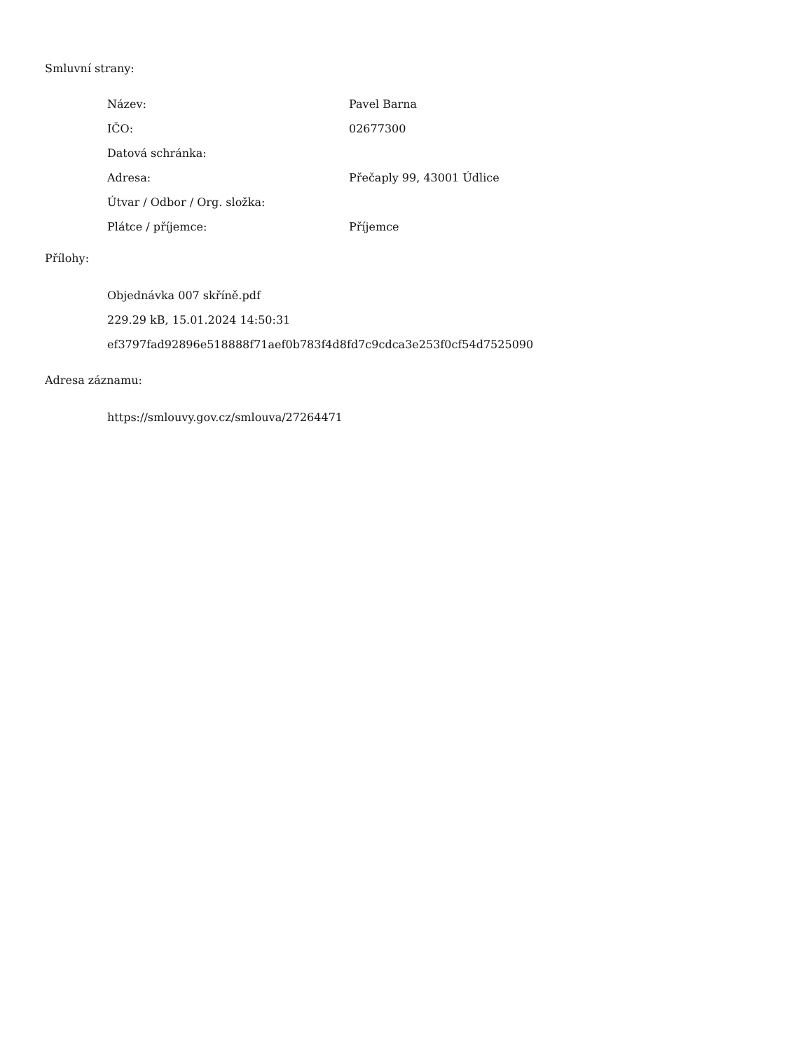Smluvní strany:
| Název: | Pavel Barna |
| IČO: | 02677300 |
| Datová schránka: | |
| Adresa: | Přečaply 99, 43001 Údlice |
| Útvar / Odbor / Org. složka: | |
| Plátce / příjemce: | Příjemce |
Přílohy:
Objednávka 007 skříně.pdf
229.29 kB, 15.01.2024 14:50:31
ef3797fad92896e518888f71aef0b783f4d8fd7c9cdca3e253f0cf54d7525090
Adresa záznamu:
https://smlouvy.gov.cz/smlouva/27264471